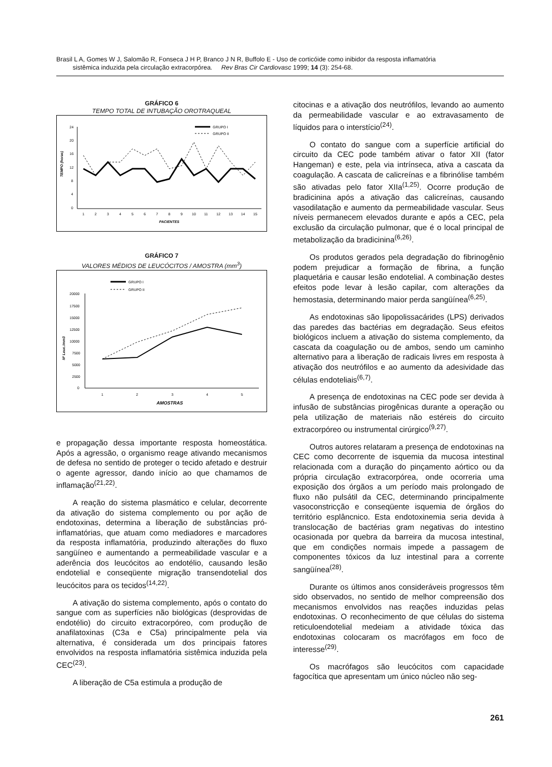Brasil L A, Gomes W J, Salomão R, Fonseca J H P, Branco J N R, Buffolo E - Uso de corticóide como inibidor da resposta inflamatória
sistêmica induzida pela circulação extracorpórea. Rev Bras Cir Cardiovasc 1999; 14 (3): 254-68.
GRÁFICO 6
TEMPO TOTAL DE INTUBAÇÃO OROTRAQUEAL
GRUPO I
GRUPO II
24
20
16
12
8
4
0
TEMPO (horas)
1
2
3
4
5
6
7
8
9
10
11
12
13
14
15
PACIENTES
GRÁFICO 7
VALORES MÉDIOS DE LEUCÓCITOS / AMOSTRA (mm<sup>3</sup>)
GRUPO I
GRUPO II
20000
17500
15000
12500
10000
7500
5000
2500
0
Nº Leuc./mm3
1
2
3
4
5
AMOSTRAS
e propagação dessa importante resposta homeostática. Após a agressão, o organismo reage ativando mecanismos de defesa no sentido de proteger o tecido afetado e destruir o agente agressor, dando início ao que chamamos de inflamação<sup>(21,22)</sup>.
A reação do sistema plasmático e celular, decorrente da ativação do sistema complemento ou por ação de endotoxinas, determina a liberação de substâncias pró-inflamatórias, que atuam como mediadores e marcadores da resposta inflamatória, produzindo alterações do fluxo sangüíneo e aumentando a permeabilidade vascular e a aderência dos leucócitos ao endotélio, causando lesão endotelial e conseqüente migração transendotelial dos leucócitos para os tecidos<sup>(14,22)</sup>.
A ativação do sistema complemento, após o contato do sangue com as superfícies não biológicas (desprovidas de endotélio) do circuito extracorpóreo, com produção de anafilatoxinas (C3a e C5a) principalmente pela via alternativa, é considerada um dos principais fatores envolvidos na resposta inflamatória sistêmica induzida pela CEC<sup>(23)</sup>.
A liberação de C5a estimula a produção de
citocinas e a ativação dos neutrófilos, levando ao aumento da permeabilidade vascular e ao extravasamento de líquidos para o interstício<sup>(24)</sup>.
O contato do sangue com a superfície artificial do circuito da CEC pode também ativar o fator XII (fator Hangeman) e este, pela via intrínseca, ativa a cascata da coagulação. A cascata de calicreínas e a fibrinólise também são ativadas pelo fator XIIa<sup>(1,25)</sup>. Ocorre produção de bradicinina após a ativação das calicreínas, causando vasodilatação e aumento da permeabilidade vascular. Seus níveis permanecem elevados durante e após a CEC, pela exclusão da circulação pulmonar, que é o local principal de metabolização da bradicinina<sup>(6,26)</sup>.
Os produtos gerados pela degradação do fibrinogênio podem prejudicar a formação de fibrina, a função plaquetária e causar lesão endotelial. A combinação destes efeitos pode levar à lesão capilar, com alterações da hemostasia, determinando maior perda sangüínea<sup>(6,25)</sup>.
As endotoxinas são lipopolissacárides (LPS) derivados das paredes das bactérias em degradação. Seus efeitos biológicos incluem a ativação do sistema complemento, da cascata da coagulação ou de ambos, sendo um caminho alternativo para a liberação de radicais livres em resposta à ativação dos neutrófilos e ao aumento da adesividade das células endoteliais<sup>(6,7)</sup>.
A presença de endotoxinas na CEC pode ser devida à infusão de substâncias pirogênicas durante a operação ou pela utilização de materiais não estéreis do circuito extracorpóreo ou instrumental cirúrgico<sup>(9,27)</sup>.
Outros autores relataram a presença de endotoxinas na CEC como decorrente de isquemia da mucosa intestinal relacionada com a duração do pinçamento aórtico ou da própria circulação extracorpórea, onde ocorreria uma exposição dos órgãos a um período mais prolongado de fluxo não pulsátil da CEC, determinando principalmente vasoconstricção e conseqüente isquemia de órgãos do território esplâncnico. Esta endotoxinemia seria devida à translocação de bactérias gram negativas do intestino ocasionada por quebra da barreira da mucosa intestinal, que em condições normais impede a passagem de componentes tóxicos da luz intestinal para a corrente sangüínea<sup>(28)</sup>.
Durante os últimos anos consideráveis progressos têm sido observados, no sentido de melhor compreensão dos mecanismos envolvidos nas reações induzidas pelas endotoxinas. O reconhecimento de que células do sistema reticuloendotelial medeiam a atividade tóxica das endotoxinas colocaram os macrófagos em foco de interesse<sup>(29)</sup>.
Os macrófagos são leucócitos com capacidade fagocítica que apresentam um único núcleo não seg-
261